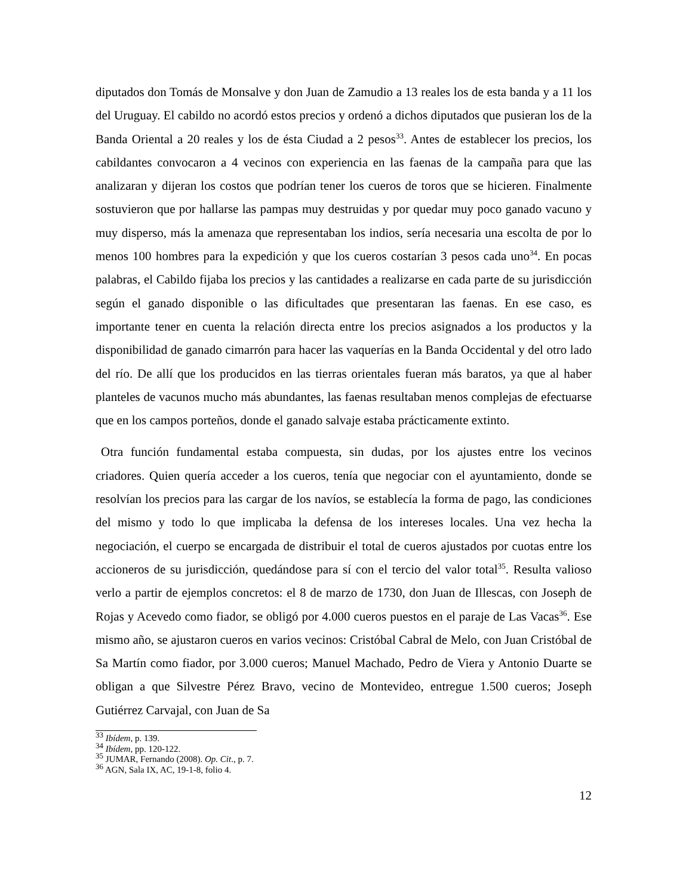diputados don Tomás de Monsalve y don Juan de Zamudio a 13 reales los de esta banda y a 11 los del Uruguay. El cabildo no acordó estos precios y ordenó a dichos diputados que pusieran los de la Banda Oriental a 20 reales y los de ésta Ciudad a 2 pesos<sup>33</sup>. Antes de establecer los precios, los cabildantes convocaron a 4 vecinos con experiencia en las faenas de la campaña para que las analizaran y dijeran los costos que podrían tener los cueros de toros que se hicieren. Finalmente sostuvieron que por hallarse las pampas muy destruidas y por quedar muy poco ganado vacuno y muy disperso, más la amenaza que representaban los indios, sería necesaria una escolta de por lo menos 100 hombres para la expedición y que los cueros costarían 3 pesos cada uno<sup>34</sup>. En pocas palabras, el Cabildo fijaba los precios y las cantidades a realizarse en cada parte de su jurisdicción según el ganado disponible o las dificultades que presentaran las faenas. En ese caso, es importante tener en cuenta la relación directa entre los precios asignados a los productos y la disponibilidad de ganado cimarrón para hacer las vaquerías en la Banda Occidental y del otro lado del río. De allí que los producidos en las tierras orientales fueran más baratos, ya que al haber planteles de vacunos mucho más abundantes, las faenas resultaban menos complejas de efectuarse que en los campos porteños, donde el ganado salvaje estaba prácticamente extinto.
Otra función fundamental estaba compuesta, sin dudas, por los ajustes entre los vecinos criadores. Quien quería acceder a los cueros, tenía que negociar con el ayuntamiento, donde se resolvían los precios para las cargar de los navíos, se establecía la forma de pago, las condiciones del mismo y todo lo que implicaba la defensa de los intereses locales. Una vez hecha la negociación, el cuerpo se encargada de distribuir el total de cueros ajustados por cuotas entre los accioneros de su jurisdicción, quedándose para sí con el tercio del valor total<sup>35</sup>. Resulta valioso verlo a partir de ejemplos concretos: el 8 de marzo de 1730, don Juan de Illescas, con Joseph de Rojas y Acevedo como fiador, se obligó por 4.000 cueros puestos en el paraje de Las Vacas<sup>36</sup>. Ese mismo año, se ajustaron cueros en varios vecinos: Cristóbal Cabral de Melo, con Juan Cristóbal de Sa Martín como fiador, por 3.000 cueros; Manuel Machado, Pedro de Viera y Antonio Duarte se obligan a que Silvestre Pérez Bravo, vecino de Montevideo, entregue 1.500 cueros; Joseph Gutiérrez Carvajal, con Juan de Sa
<sup>33</sup> Ibídem, p. 139.
<sup>34</sup> Ibídem, pp. 120-122.
<sup>35</sup> JUMAR, Fernando (2008). Op. Cit., p. 7.
<sup>36</sup> AGN, Sala IX, AC, 19-1-8, folio 4.
12